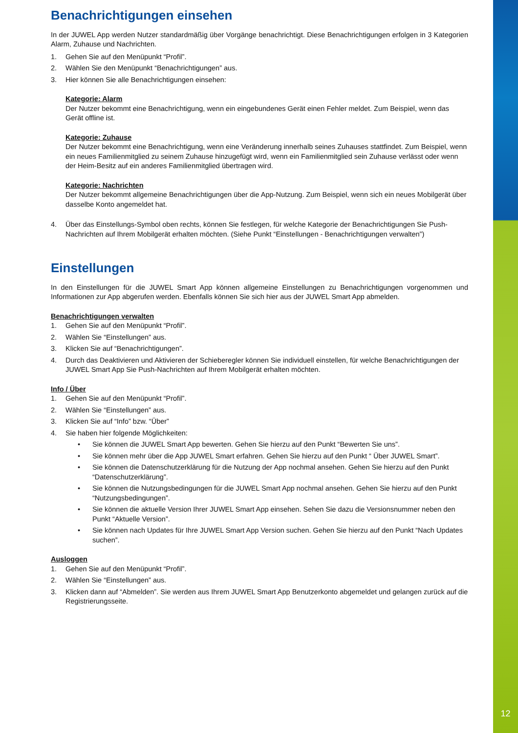12
Benachrichtigungen einsehen
In der JUWEL App werden Nutzer standardmäßig über Vorgänge benachrichtigt. Diese Benachrichtigungen erfolgen in 3 Kategorien Alarm, Zuhause und Nachrichten.
1. Gehen Sie auf den Menüpunkt “Profil”.
2. Wählen Sie den Menüpunkt “Benachrichtigungen” aus.
3. Hier können Sie alle Benachrichtigungen einsehen:
Kategorie: Alarm
Der Nutzer bekommt eine Benachrichtigung, wenn ein eingebundenes Gerät einen Fehler meldet. Zum Beispiel, wenn das Gerät offline ist.
Kategorie: Zuhause
Der Nutzer bekommt eine Benachrichtigung, wenn eine Veränderung innerhalb seines Zuhauses stattfindet. Zum Beispiel, wenn ein neues Familienmitglied zu seinem Zuhause hinzugefügt wird, wenn ein Familienmitglied sein Zuhause verlässt oder wenn der Heim-Besitz auf ein anderes Familienmitglied übertragen wird.
Kategorie: Nachrichten
Der Nutzer bekommt allgemeine Benachrichtigungen über die App-Nutzung. Zum Beispiel, wenn sich ein neues Mobilgerät über dasselbe Konto angemeldet hat.
4. Über das Einstellungs-Symbol oben rechts, können Sie festlegen, für welche Kategorie der Benachrichtigungen Sie Push-Nachrichten auf Ihrem Mobilgerät erhalten möchten. (Siehe Punkt “Einstellungen - Benachrichtigungen verwalten”)
Einstellungen
In den Einstellungen für die JUWEL Smart App können allgemeine Einstellungen zu Benachrichtigungen vorgenommen und Informationen zur App abgerufen werden. Ebenfalls können Sie sich hier aus der JUWEL Smart App abmelden.
Benachrichtigungen verwalten
1. Gehen Sie auf den Menüpunkt “Profil”.
2. Wählen Sie “Einstellungen” aus.
3. Klicken Sie auf “Benachrichtigungen”.
4. Durch das Deaktivieren und Aktivieren der Schieberegler können Sie individuell einstellen, für welche Benachrichtigungen der JUWEL Smart App Sie Push-Nachrichten auf Ihrem Mobilgerät erhalten möchten.
Info / Über
1. Gehen Sie auf den Menüpunkt “Profil”.
2. Wählen Sie “Einstellungen” aus.
3. Klicken Sie auf “Info” bzw. “Über”
4. Sie haben hier folgende Möglichkeiten:
• Sie können die JUWEL Smart App bewerten. Gehen Sie hierzu auf den Punkt “Bewerten Sie uns”.
• Sie können mehr über die App JUWEL Smart erfahren. Gehen Sie hierzu auf den Punkt “ Über JUWEL Smart”.
• Sie können die Datenschutzerklärung für die Nutzung der App nochmal ansehen. Gehen Sie hierzu auf den Punkt “Datenschutzerklärung”.
• Sie können die Nutzungsbedingungen für die JUWEL Smart App nochmal ansehen. Gehen Sie hierzu auf den Punkt “Nutzungsbedingungen”.
• Sie können die aktuelle Version Ihrer JUWEL Smart App einsehen. Sehen Sie dazu die Versionsnummer neben den Punkt “Aktuelle Version”.
• Sie können nach Updates für Ihre JUWEL Smart App Version suchen. Gehen Sie hierzu auf den Punkt “Nach Updates suchen”.
Ausloggen
1. Gehen Sie auf den Menüpunkt “Profil”.
2. Wählen Sie “Einstellungen” aus.
3. Klicken dann auf “Abmelden”. Sie werden aus Ihrem JUWEL Smart App Benutzerkonto abgemeldet und gelangen zurück auf die Registrierungsseite.